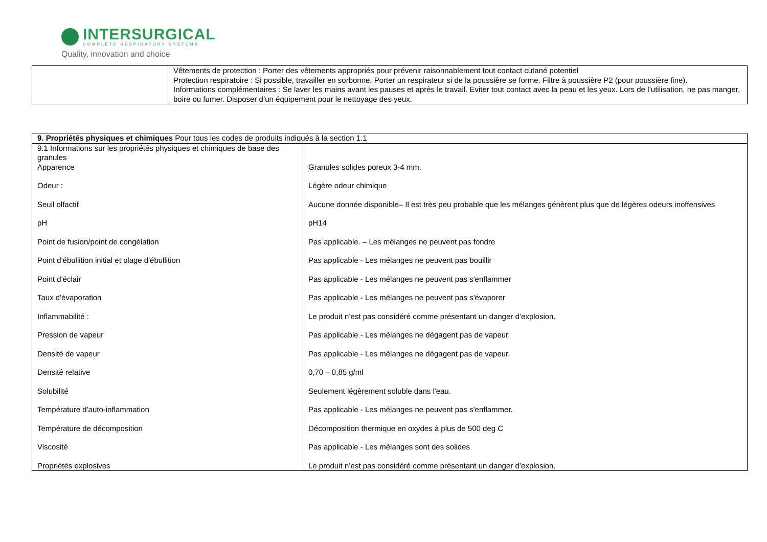INTERSURGICAL
COMPLETE RESPIRATORY SYSTEMS
Quality, innovation and choice
| | Vêtements de protection : Porter des vêtements appropriés pour prévenir raisonnablement tout contact cutané potentiel Protection respiratoire : Si possible, travailler en sorbonne. Porter un respirateur si de la poussière se forme. Filtre à poussière P2 (pour poussière fine). Informations complémentaires : Se laver les mains avant les pauses et après le travail. Eviter tout contact avec la peau et les yeux. Lors de l’utilisation, ne pas manger, boire ou fumer. Disposer d’un équipement pour le nettoyage des yeux. |
| 9. Propriétés physiques et chimiques Pour tous les codes de produits indiqués à la section 1.1 | |
| 9.1 Informations sur les propriétés physiques et chimiques de base des granules | |
| Apparence | Granules solides poreux 3-4 mm. |
| Odeur : | Légère odeur chimique |
| Seuil olfactif | Aucune donnée disponible– Il est très peu probable que les mélanges génèrent plus que de légères odeurs inoffensives |
| pH | pH14 |
| Point de fusion/point de congélation | Pas applicable. – Les mélanges ne peuvent pas fondre |
| Point d'ébullition initial et plage d'ébullition | Pas applicable - Les mélanges ne peuvent pas bouillir |
| Point d'éclair | Pas applicable - Les mélanges ne peuvent pas s'enflammer |
| Taux d'évaporation | Pas applicable - Les mélanges ne peuvent pas s'évaporer |
| Inflammabilité : | Le produit n’est pas considéré comme présentant un danger d’explosion. |
| Pression de vapeur | Pas applicable - Les mélanges ne dégagent pas de vapeur. |
| Densité de vapeur | Pas applicable - Les mélanges ne dégagent pas de vapeur. |
| Densité relative | 0,70 – 0,85 g/ml |
| Solubilité | Seulement légèrement soluble dans l'eau. |
| Température d'auto-inflammation | Pas applicable - Les mélanges ne peuvent pas s'enflammer. |
| Température de décomposition | Décomposition thermique en oxydes à plus de 500 deg C |
| Viscosité | Pas applicable - Les mélanges sont des solides |
| Propriétés explosives | Le produit n’est pas considéré comme présentant un danger d’explosion. |